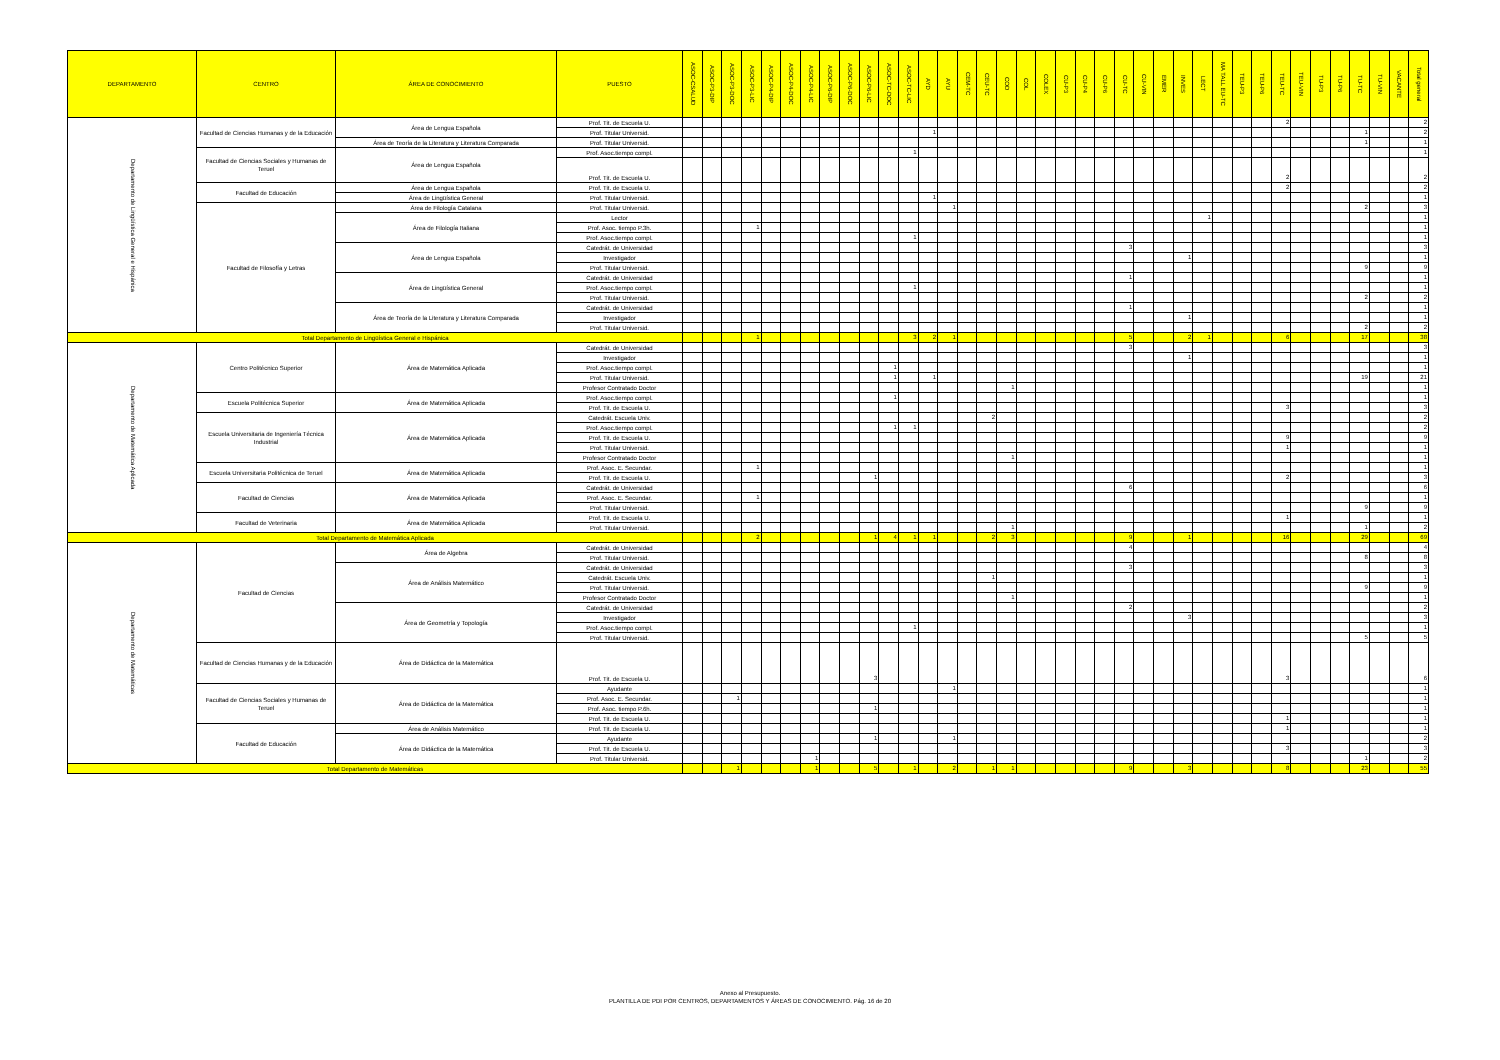| DEPARTAMENTO | CENTRO | ÁREA DE CONOCIMIENTO | PUESTO | ASOC-CSALUD | ASOC-P3-DIP | ASOC-P3-DOC | ASOC-P3-LIC | ASOC-P4-DIP | ASOC-P4-DOC | ASOC-P4-LIC | ASOC-P6-DIP | ASOC-P6-DOC | ASOC-P6-LIC | ASOC-TC-DOC | ASOC-TC-LIC | AYD | AYU | CEM-TC | CEU-TC | COD | COL | COLEX | CU-P3 | CU-P4 | CU-P6 | CU-TC | CU-VIN | EMER | INVES | LECT | MA TALL EU-TC | TEU-P3 | TEU-P6 | TEU-TC | TEU-VIN | TU-P3 | TU-P6 | TU-TC | TU-VIN | VACANTE | Total general |
| --- | --- | --- | --- | --- | --- | --- | --- | --- | --- | --- | --- | --- | --- | --- | --- | --- | --- | --- | --- | --- | --- | --- | --- | --- | --- | --- | --- | --- | --- | --- | --- | --- | --- | --- | --- | --- | --- | --- | --- | --- | --- |
| Departamento de Lingüística General e Hispánica | Facultad de Ciencias Humanas y de la Educación | Área de Lengua Española | Prof. Tit. de Escuela U. | | | | | | | | | | | | | | | | | | | | | | | | | | | | | | | 2 | | | | | | | 2 |
| | | | Prof. Titular Universid. | | | | | | | | | | | | | 1 | | | | | | | | | | | | | | | | | | | | | | 1 | | | 2 |
| | | Área de Teoría de la Literatura y Literatura Comparada | Prof. Titular Universid. | | | | | | | | | | | | | | | | | | | | | | | | | | | | | | | | | | | 1 | | | 1 |
| | Facultad de Ciencias Sociales y Humanas de Teruel | Área de Lengua Española | Prof. Asoc.tiempo compl. | | | | | | | | | | | | 1 | | | | | | | | | | | | | | | | | | | | | | | | | | 1 |
| | | | Prof. Tit. de Escuela U. | | | | | | | | | | | | | | | | | | | | | | | | | | | | | | | 2 | | | | | | | 2 |
| | Facultad de Educación | Área de Lengua Española | Prof. Tit. de Escuela U. | | | | | | | | | | | | | | | | | | | | | | | | | | | | | | | 2 | | | | | | | 2 |
| | | Área de Lingüística General | Prof. Titular Universid. | | | | | | | | | | | | | 1 | | | | | | | | | | | | | | | | | | | | | | | | | 1 |
| | Facultad de Filosofía y Letras | Área de Filología Catalana | Prof. Titular Universid. | | | | | | | | | | | | | | 1 | | | | | | | | | | | | | | | | | | | | | 2 | | | 3 |
| | | Área de Filología Italiana | Lector | | | | | | | | | | | | | | | | | | | | | | | | | | | 1 | | | | | | | | | | | 1 |
| | | | Prof. Asoc. tiempo P.3h. | | | | 1 | | | | | | | | | | | | | | | | | | | | | | | | | | | | | | | | | | 1 |
| | | | Prof. Asoc.tiempo compl. | | | | | | | | | | | | 1 | | | | | | | | | | | | | | | | | | | | | | | | | | 1 |
| | | Área de Lengua Española | Catedrát. de Universidad | | | | | | | | | | | | | | | | | | | | | | | 3 | | | | | | | | | | | | | | | 3 |
| | | | Investigador | | | | | | | | | | | | | | | | | | | | | | | | | | 1 | | | | | | | | | | | | 1 |
| | | | Prof. Titular Universid. | | | | | | | | | | | | | | | | | | | | | | | | | | | | | | | | | | | 9 | | | 9 |
| | | Área de Lingüística General | Catedrát. de Universidad | | | | | | | | | | | | | | | | | | | | | | | 1 | | | | | | | | | | | | | | | 1 |
| | | | Prof. Asoc.tiempo compl. | | | | | | | | | | | | 1 | | | | | | | | | | | | | | | | | | | | | | | | | | 1 |
| | | | Prof. Titular Universid. | | | | | | | | | | | | | | | | | | | | | | | | | | | | | | | | | | | 2 | | | 2 |
| | | Área de Teoría de la Literatura y Literatura Comparada | Catedrát. de Universidad | | | | | | | | | | | | | | | | | | | | | | | 1 | | | | | | | | | | | | | | | 1 |
| | | | Investigador | | | | | | | | | | | | | | | | | | | | | | | | | | 1 | | | | | | | | | | | | 1 |
| | | | Prof. Titular Universid. | | | | | | | | | | | | | | | | | | | | | | | | | | | | | | | | | | | 2 | | | 2 |
| Total Departamento de Lingüística General e Hispánica | | | | | | | 1 | | | | | | | | 3 | 2 | 1 | | | | | | | | | 5 | | | 2 | 1 | | | | 6 | | | | 17 | | | 38 |
| Departamento de Matemática Aplicada | Centro Politécnico Superior | Área de Matemática Aplicada | Catedrát. de Universidad | | | | | | | | | | | | | | | | | | | | | | | 3 | | | | | | | | | | | | | | | 3 |
| | | | Investigador | | | | | | | | | | | | | | | | | | | | | | | | | | 1 | | | | | | | | | | | | 1 |
| | | | Prof. Asoc.tiempo compl. | | | | | | | | | | | 1 | | | | | | | | | | | | | | | | | | | | | | | | | | | 1 |
| | | | Prof. Titular Universid. | | | | | | | | | | | 1 | | 1 | | | | | | | | | | | | | | | | | | | | | | 19 | | | 21 |
| | | | Profesor Contratado Doctor | | | | | | | | | | | | | | | | | 1 | | | | | | | | | | | | | | | | | | | | | 1 |
| | Escuela Politécnica Superior | Área de Matemática Aplicada | Prof. Asoc.tiempo compl. | | | | | | | | | | | 1 | | | | | | | | | | | | | | | | | | | | | | | | | | | 1 |
| | | | Prof. Tit. de Escuela U. | | | | | | | | | | | | | | | | | | | | | | | | | | | | | | | 3 | | | | | | | 3 |
| | Escuela Universitaria de Ingeniería Técnica Industrial | Área de Matemática Aplicada | Catedrát. Escuela Univ. | | | | | | | | | | | | | | | | 2 | | | | | | | | | | | | | | | | | | | | | | 2 |
| | | | Prof. Asoc.tiempo compl. | | | | | | | | | | | 1 | 1 | | | | | | | | | | | | | | | | | | | | | | | | | | 2 |
| | | | Prof. Tit. de Escuela U. | | | | | | | | | | | | | | | | | | | | | | | | | | | | | | | 9 | | | | | | | 9 |
| | | | Prof. Titular Universid. | | | | | | | | | | | | | | | | | | | | | | | | | | | | | | | 1 | | | | | | | 1 |
| | | | Profesor Contratado Doctor | | | | | | | | | | | | | | | | | 1 | | | | | | | | | | | | | | | | | | | | | 1 |
| | Escuela Universitaria Politécnica de Teruel | Área de Matemática Aplicada | Prof. Asoc. E. Secundar. | | | | 1 | | | | | | | | | | | | | | | | | | | | | | | | | | | | | | | | | | 1 |
| | | | Prof. Tit. de Escuela U. | | | | | | | | | | 1 | | | | | | | | | | | | | | | | | | | | | 2 | | | | | | | 3 |
| | Facultad de Ciencias | Área de Matemática Aplicada | Catedrát. de Universidad | | | | | | | | | | | | | | | | | | | | | | | 6 | | | | | | | | | | | | | | | 6 |
| | | | Prof. Asoc. E. Secundar. | | | | 1 | | | | | | | | | | | | | | | | | | | | | | | | | | | | | | | | | | 1 |
| | | | Prof. Titular Universid. | | | | | | | | | | | | | | | | | | | | | | | | | | | | | | | | | | | 9 | | | 9 |
| | Facultad de Veterinaria | Área de Matemática Aplicada | Prof. Tit. de Escuela U. | | | | | | | | | | | | | | | | | | | | | | | | | | | | | | | 1 | | | | | | | 1 |
| | | | Prof. Titular Universid. | | | | | | | | | | | | | | | | | 1 | | | | | | | | | | | | | | | | | | 1 | | | 2 |
| Total Departamento de Matemática Aplicada | | | | | | | 2 | | | | | | 1 | 4 | 1 | 1 | | | 2 | 3 | | | | | | 9 | | | 1 | | | | | 16 | | | | 29 | | | 69 |
| Departamento de Matemáticas | Facultad de Ciencias | Área de Algebra | Catedrát. de Universidad | | | | | | | | | | | | | | | | | | | | | | | 4 | | | | | | | | | | | | | | | 4 |
| | | | Prof. Titular Universid. | | | | | | | | | | | | | | | | | | | | | | | | | | | | | | | | | | | 8 | | | 8 |
| | | Área de Análisis Matemático | Catedrát. de Universidad | | | | | | | | | | | | | | | | | | | | | | | 3 | | | | | | | | | | | | | | | 3 |
| | | | Catedrát. Escuela Univ. | | | | | | | | | | | | | | | | 1 | | | | | | | | | | | | | | | | | | | | | | 1 |
| | | | Prof. Titular Universid. | | | | | | | | | | | | | | | | | | | | | | | | | | | | | | | | | | | 9 | | | 9 |
| | | | Profesor Contratado Doctor | | | | | | | | | | | | | | | | | 1 | | | | | | | | | | | | | | | | | | | | | 1 |
| | | Área de Geometría y Topología | Catedrát. de Universidad | | | | | | | | | | | | | | | | | | | | | | | 2 | | | | | | | | | | | | | | | 2 |
| | | | Investigador | | | | | | | | | | | | | | | | | | | | | | | | | | 3 | | | | | | | | | | | | 3 |
| | | | Prof. Asoc.tiempo compl. | | | | | | | | | | | | 1 | | | | | | | | | | | | | | | | | | | | | | | | | | 1 |
| | | | Prof. Titular Universid. | | | | | | | | | | | | | | | | | | | | | | | | | | | | | | | | | | | 5 | | | 5 |
| | Facultad de Ciencias Humanas y de la Educación | Área de Didáctica de la Matemática | Prof. Tit. de Escuela U. | | | | | | | | | | 3 | | | | | | | | | | | | | | | | | | | | | 3 | | | | | | | 6 |
| | Facultad de Ciencias Sociales y Humanas de Teruel | Área de Didáctica de la Matemática | Ayudante | | | | | | | | | | | | | | 1 | | | | | | | | | | | | | | | | | | | | | | | | 1 |
| | | | Prof. Asoc. E. Secundar. | | | 1 | | | | | | | | | | | | | | | | | | | | | | | | | | | | | | | | | | | 1 |
| | | | Prof. Asoc. tiempo P.6h. | | | | | | | | | | 1 | | | | | | | | | | | | | | | | | | | | | | | | | | | | 1 |
| | | | Prof. Tit. de Escuela U. | | | | | | | | | | | | | | | | | | | | | | | | | | | | | | | 1 | | | | | | | 1 |
| | Facultad de Educación | Área de Análisis Matemático | Prof. Tit. de Escuela U. | | | | | | | | | | | | | | | | | | | | | | | | | | | | | | | 1 | | | | | | | 1 |
| | | Área de Didáctica de la Matemática | Ayudante | | | | | | | | | | 1 | | | | 1 | | | | | | | | | | | | | | | | | | | | | | | | 2 |
| | | | Prof. Tit. de Escuela U. | | | | | | | | | | | | | | | | | | | | | | | | | | | | | | | 3 | | | | | | | 3 |
| | | | Prof. Titular Universid. | | | | | | | 1 | | | | | | | | | | | | | | | | | | | | | | | | | | | | 1 | | | 2 |
| Total Departamento de Matemáticas | | | | | | 1 | | | | 1 | | | 5 | | 1 | | 2 | | 1 | 1 | | | | | | 9 | | | 3 | | | | | 8 | | | | 23 | | | 55 |
Anexo al Presupuesto.
PLANTILLA DE PDI POR CENTROS, DEPARTAMENTOS Y ÁREAS DE CONOCIMIENTO. Pág. 16 de 20